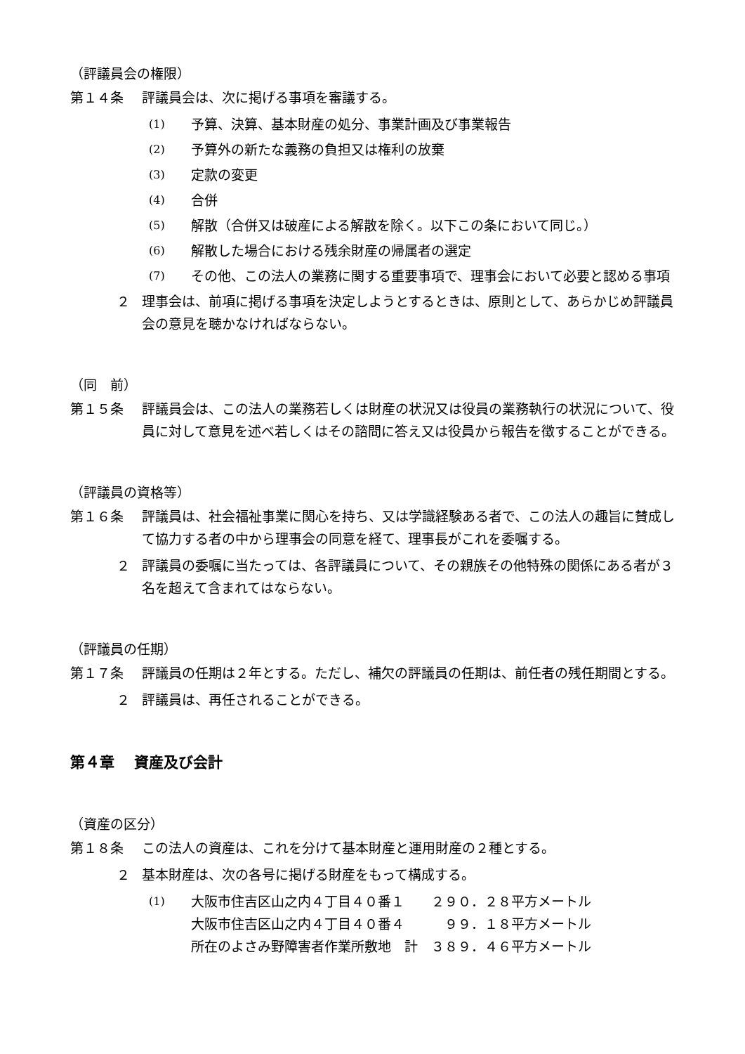（評議員会の権限）
第１４条 評議員会は、次に掲げる事項を審議する。
(1) 予算、決算、基本財産の処分、事業計画及び事業報告
(2) 予算外の新たな義務の負担又は権利の放棄
(3) 定款の変更
(4) 合併
(5) 解散（合併又は破産による解散を除く。以下この条において同じ。）
(6) 解散した場合における残余財産の帰属者の選定
(7) その他、この法人の業務に関する重要事項で、理事会において必要と認める事項
２ 理事会は、前項に掲げる事項を決定しようとするときは、原則として、あらかじめ評議員会の意見を聴かなければならない。
（同　前）
第１５条 評議員会は、この法人の業務若しくは財産の状況又は役員の業務執行の状況について、役員に対して意見を述べ若しくはその諮問に答え又は役員から報告を徴することができる。
（評議員の資格等）
第１６条 評議員は、社会福祉事業に関心を持ち、又は学識経験ある者で、この法人の趣旨に賛成して協力する者の中から理事会の同意を経て、理事長がこれを委嘱する。
２ 評議員の委嘱に当たっては、各評議員について、その親族その他特殊の関係にある者が３名を超えて含まれてはならない。
（評議員の任期）
第１７条 評議員の任期は２年とする。ただし、補欠の評議員の任期は、前任者の残任期間とする。
２ 評議員は、再任されることができる。
第４章　 資産及び会計
（資産の区分）
第１８条 この法人の資産は、これを分けて基本財産と運用財産の２種とする。
２ 基本財産は、次の各号に掲げる財産をもって構成する。
(1) 大阪市住吉区山之内４丁目４０番１　　２９０．２８平方メートル
大阪市住吉区山之内４丁目４０番４　　　９９．１８平方メートル
所在のよさみ野障害者作業所敷地　計　３８９．４６平方メートル